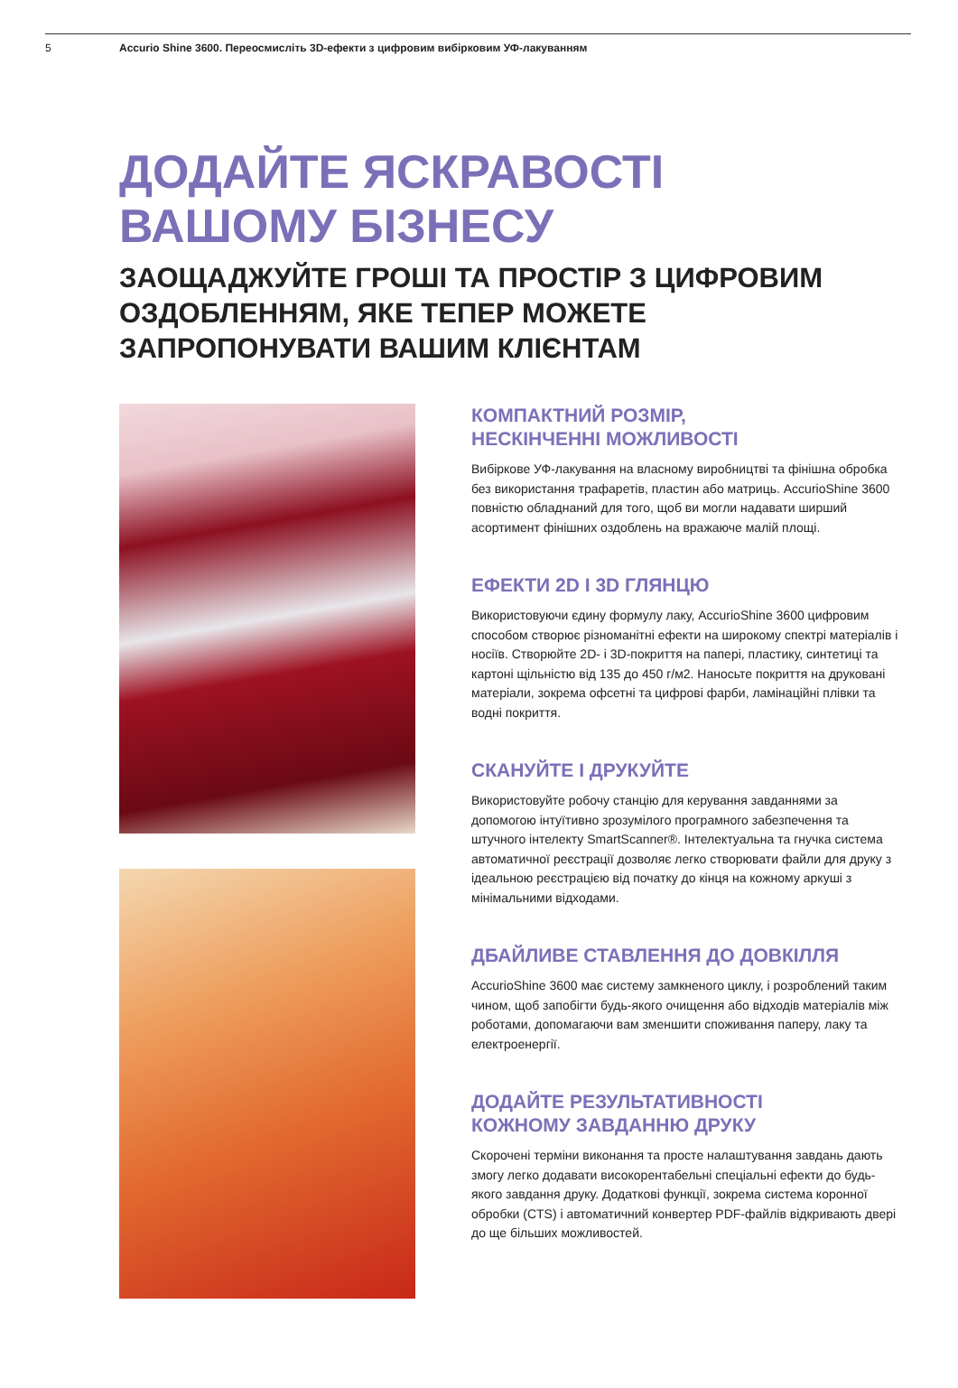5 Accurio Shine 3600. Переосмисліть 3D-ефекти з цифровим вибірковим УФ-лакуванням
ДОДАЙТЕ ЯСКРАВОСТІ
ВАШОМУ БІЗНЕСУ
ЗАОЩАДЖУЙТЕ ГРОШІ ТА ПРОСТІР З ЦИФРОВИМ ОЗДОБЛЕННЯМ, ЯКЕ ТЕПЕР МОЖЕТЕ ЗАПРОПОНУВАТИ ВАШИМ КЛІЄНТАМ
КОМПАКТНИЙ РОЗМІР,
НЕСКІНЧЕННІ МОЖЛИВОСТІ
Вибіркове УФ-лакування на власному виробництві та фінішна обробка без використання трафаретів, пластин або матриць. AccurioShine 3600 повністю обладнаний для того, щоб ви могли надавати ширший асортимент фінішних оздоблень на вражаюче малій площі.
ЕФЕКТИ 2D І 3D ГЛЯНЦЮ
Використовуючи єдину формулу лаку, AccurioShine 3600 цифровим способом створює різноманітні ефекти на широкому спектрі матеріалів і носіїв. Створюйте 2D- і 3D-покриття на папері, пластику, синтетиці та картоні щільністю від 135 до 450 г/м2. Наносьте покриття на друковані матеріали, зокрема офсетні та цифрові фарби, ламінаційні плівки та водні покриття.
СКАНУЙТЕ І ДРУКУЙТЕ
Використовуйте робочу станцію для керування завданнями за допомогою інтуїтивно зрозумілого програмного забезпечення та штучного інтелекту SmartScanner®. Інтелектуальна та гнучка система автоматичної реєстрації дозволяє легко створювати файли для друку з ідеальною реєстрацією від початку до кінця на кожному аркуші з мінімальними відходами.
ДБАЙЛИВЕ СТАВЛЕННЯ ДО ДОВКІЛЛЯ
AccurioShine 3600 має систему замкненого циклу, і розроблений таким чином, щоб запобігти будь-якого очищення або відходів матеріалів між роботами, допомагаючи вам зменшити споживання паперу, лаку та електроенергії.
ДОДАЙТЕ РЕЗУЛЬТАТИВНОСТІ
КОЖНОМУ ЗАВДАННЮ ДРУКУ
Скорочені терміни виконання та просте налаштування завдань дають змогу легко додавати високорентабельні спеціальні ефекти до будь-якого завдання друку. Додаткові функції, зокрема система коронної обробки (CTS) і автоматичний конвертер PDF-файлів відкривають двері до ще більших можливостей.